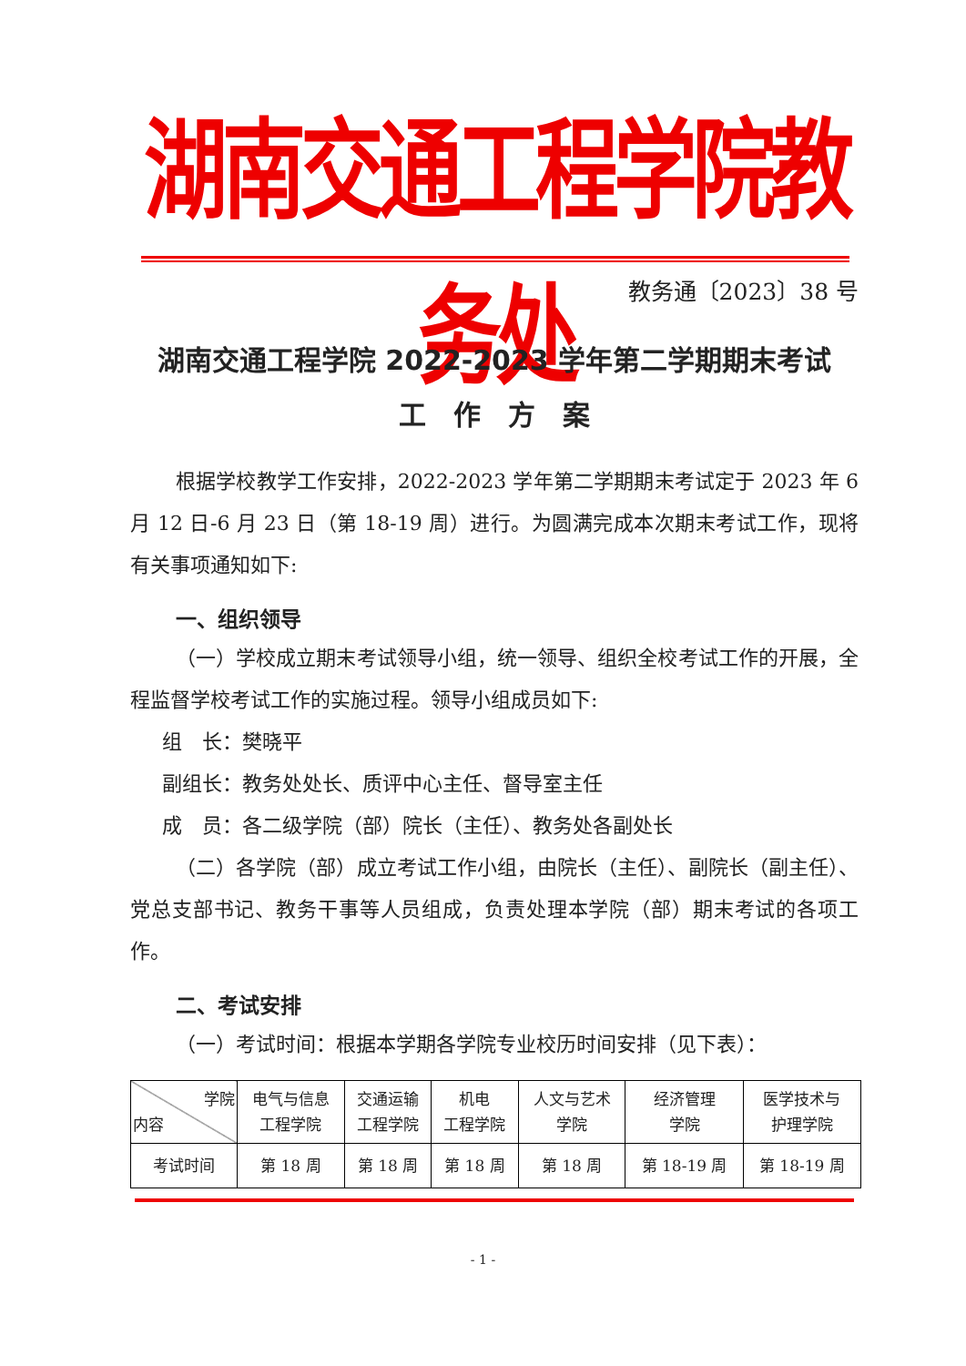湖南交通工程学院教务处
教务通〔2023〕38 号
湖南交通工程学院 2022-2023 学年第二学期期末考试
工　作　方　案
根据学校教学工作安排，2022-2023 学年第二学期期末考试定于 2023 年 6 月 12 日-6 月 23 日（第 18-19 周）进行。为圆满完成本次期末考试工作，现将有关事项通知如下:
一、组织领导
（一）学校成立期末考试领导小组，统一领导、组织全校考试工作的开展，全程监督学校考试工作的实施过程。领导小组成员如下:
组　长：樊晓平
副组长：教务处处长、质评中心主任、督导室主任
成　员：各二级学院（部）院长（主任）、教务处各副处长
（二）各学院（部）成立考试工作小组，由院长（主任）、副院长（副主任）、党总支部书记、教务干事等人员组成，负责处理本学院（部）期末考试的各项工作。
二、考试安排
（一）考试时间：根据本学期各学院专业校历时间安排（见下表）：
| 学院 内容 | 电气与信息 工程学院 | 交通运输 工程学院 | 机电 工程学院 | 人文与艺术 学院 | 经济管理 学院 | 医学技术与 护理学院 |
| --- | --- | --- | --- | --- | --- | --- |
| 考试时间 | 第 18 周 | 第 18 周 | 第 18 周 | 第 18 周 | 第 18-19 周 | 第 18-19 周 |
- 1 -